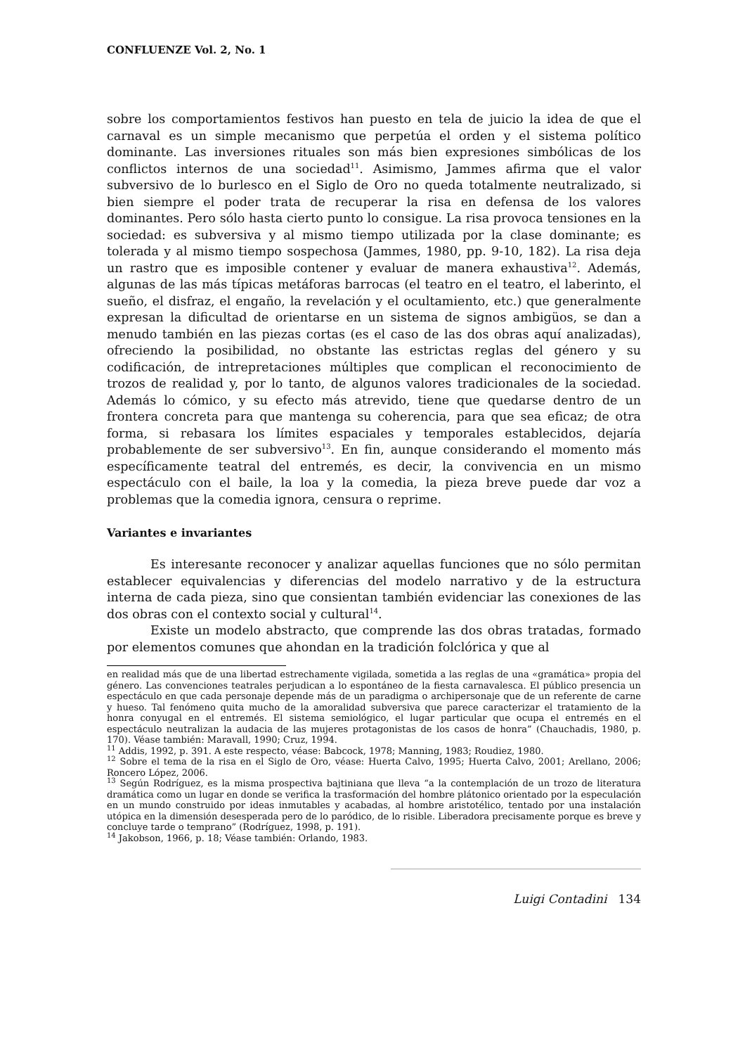CONFLUENZE Vol. 2, No. 1
sobre los comportamientos festivos han puesto en tela de juicio la idea de que el carnaval es un simple mecanismo que perpetúa el orden y el sistema político dominante. Las inversiones rituales son más bien expresiones simbólicas de los conflictos internos de una sociedad<sup>11</sup>. Asimismo, Jammes afirma que el valor subversivo de lo burlesco en el Siglo de Oro no queda totalmente neutralizado, si bien siempre el poder trata de recuperar la risa en defensa de los valores dominantes. Pero sólo hasta cierto punto lo consigue. La risa provoca tensiones en la sociedad: es subversiva y al mismo tiempo utilizada por la clase dominante; es tolerada y al mismo tiempo sospechosa (Jammes, 1980, pp. 9-10, 182). La risa deja un rastro que es imposible contener y evaluar de manera exhaustiva<sup>12</sup>. Además, algunas de las más típicas metáforas barrocas (el teatro en el teatro, el laberinto, el sueño, el disfraz, el engaño, la revelación y el ocultamiento, etc.) que generalmente expresan la dificultad de orientarse en un sistema de signos ambigüos, se dan a menudo también en las piezas cortas (es el caso de las dos obras aquí analizadas), ofreciendo la posibilidad, no obstante las estrictas reglas del género y su codificación, de intrepretaciones múltiples que complican el reconocimiento de trozos de realidad y, por lo tanto, de algunos valores tradicionales de la sociedad. Además lo cómico, y su efecto más atrevido, tiene que quedarse dentro de un frontera concreta para que mantenga su coherencia, para que sea eficaz; de otra forma, si rebasara los límites espaciales y temporales establecidos, dejaría probablemente de ser subversivo<sup>13</sup>. En fin, aunque considerando el momento más específicamente teatral del entremés, es decir, la convivencia en un mismo espectáculo con el baile, la loa y la comedia, la pieza breve puede dar voz a problemas que la comedia ignora, censura o reprime.
Variantes e invariantes
Es interesante reconocer y analizar aquellas funciones que no sólo permitan establecer equivalencias y diferencias del modelo narrativo y de la estructura interna de cada pieza, sino que consientan también evidenciar las conexiones de las dos obras con el contexto social y cultural<sup>14</sup>.
Existe un modelo abstracto, que comprende las dos obras tratadas, formado por elementos comunes que ahondan en la tradición folclórica y que al
en realidad más que de una libertad estrechamente vigilada, sometida a las reglas de una «gramática» propia del género. Las convenciones teatrales perjudican a lo espontáneo de la fiesta carnavalesca. El público presencia un espectáculo en que cada personaje depende más de un paradigma o archipersonaje que de un referente de carne y hueso. Tal fenómeno quita mucho de la amoralidad subversiva que parece caracterizar el tratamiento de la honra conyugal en el entremés. El sistema semiológico, el lugar particular que ocupa el entremés en el espectáculo neutralizan la audacia de las mujeres protagonistas de los casos de honra” (Chauchadis, 1980, p. 170). Véase también: Maravall, 1990; Cruz, 1994.
<sup>11</sup> Addis, 1992, p. 391. A este respecto, véase: Babcock, 1978; Manning, 1983; Roudiez, 1980.
<sup>12</sup> Sobre el tema de la risa en el Siglo de Oro, véase: Huerta Calvo, 1995; Huerta Calvo, 2001; Arellano, 2006; Roncero López, 2006.
<sup>13</sup> Según Rodríguez, es la misma prospectiva bajtiniana que lleva “a la contemplación de un trozo de literatura dramática como un lugar en donde se verifica la trasformación del hombre plátonico orientado por la especulación en un mundo construido por ideas inmutables y acabadas, al hombre aristotélico, tentado por una instalación utópica en la dimensión desesperada pero de lo paródico, de lo risible. Liberadora precisamente porque es breve y concluye tarde o temprano” (Rodríguez, 1998, p. 191).
<sup>14</sup> Jakobson, 1966, p. 18; Véase también: Orlando, 1983.
Luigi Contadini 134